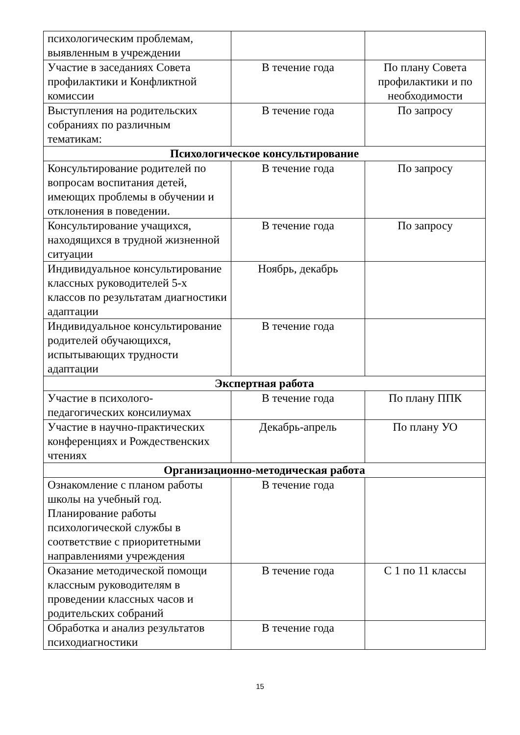| психологическим проблемам, выявленным в учреждении | | |
| Участие в заседаниях Совета профилактики и Конфликтной комиссии | В течение года | По плану Совета профилактики и по необходимости |
| Выступления на родительских собраниях по различным тематикам: | В течение года | По запросу |
| Психологическое консультирование | | |
| Консультирование родителей по вопросам воспитания детей, имеющих проблемы в обучении и отклонения в поведении. | В течение года | По запросу |
| Консультирование учащихся, находящихся в трудной жизненной ситуации | В течение года | По запросу |
| Индивидуальное консультирование классных руководителей 5-х классов по результатам диагностики адаптации | Ноябрь, декабрь | |
| Индивидуальное консультирование родителей обучающихся, испытывающих трудности адаптации | В течение года | |
| Экспертная работа | | |
| Участие в психолого-педагогических консилиумах | В течение года | По плану ППК |
| Участие в научно-практических конференциях и Рождественских чтениях | Декабрь-апрель | По плану УО |
| Организационно-методическая работа | | |
| Ознакомление с планом работы школы на учебный год. Планирование работы психологической службы в соответствие с приоритетными направлениями учреждения | В течение года | |
| Оказание методической помощи классным руководителям в проведении классных часов и родительских собраний | В течение года | С 1 по 11 классы |
| Обработка и анализ результатов психодиагностики | В течение года | |
15